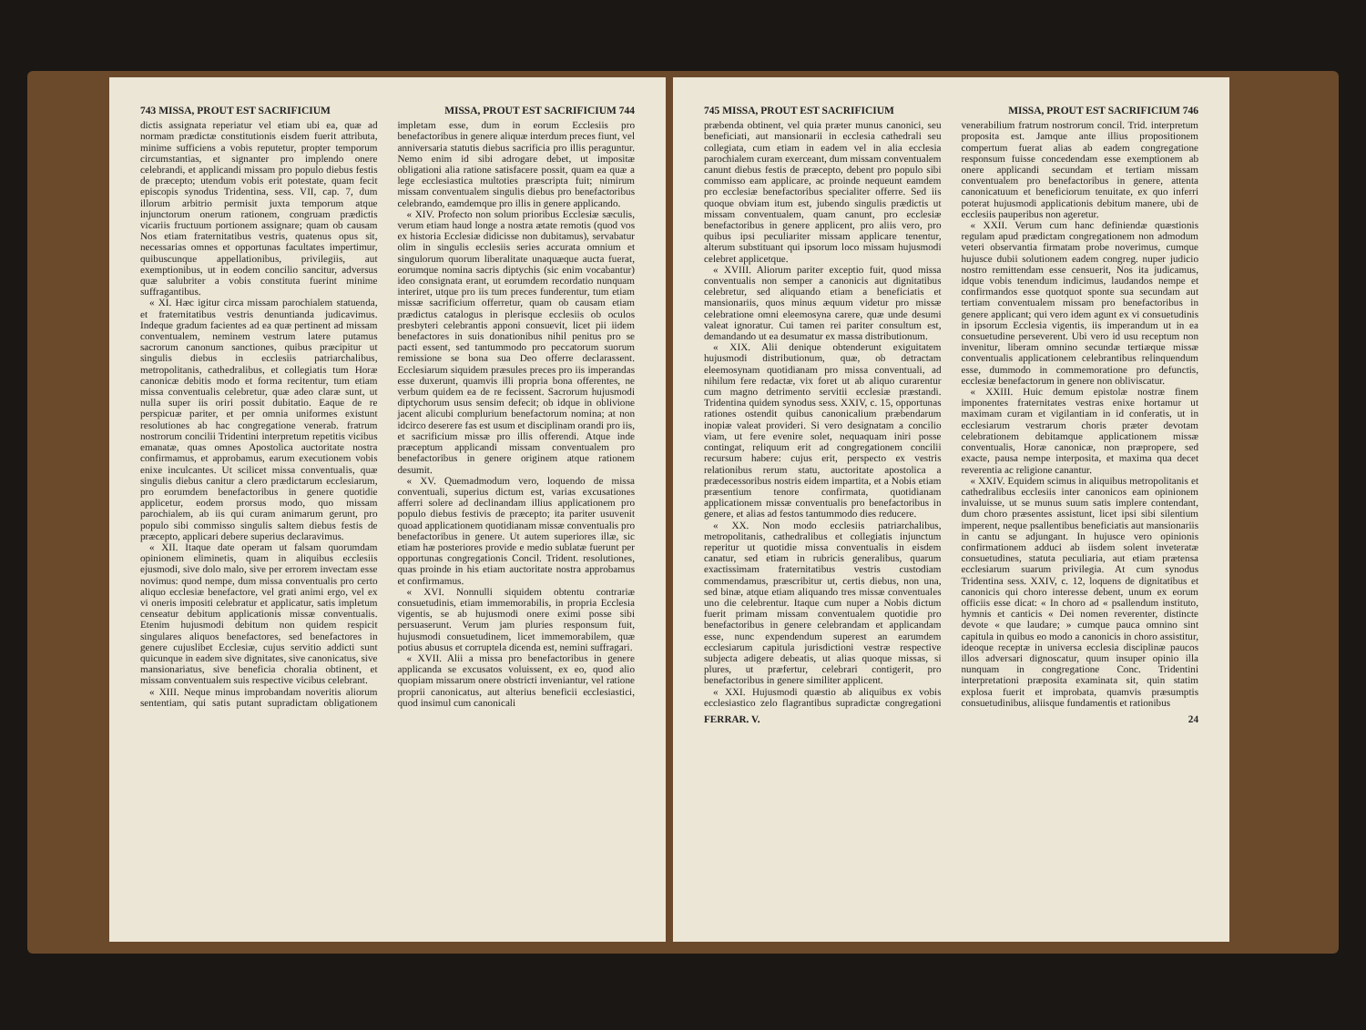743 MISSA, PROUT EST SACRIFICIUM MISSA, PROUT EST SACRIFICIUM 744
dictis assignata reperiatur vel etiam ubi ea, quæ ad normam prædictæ constitutionis eisdem fuerit attributa, minime sufficiens a vobis reputetur, propter temporum circumstantias, et signanter pro implendo onere celebrandi, et applicandi missam pro populo diebus festis de præcepto; utendum vobis erit potestate, quam fecit episcopis synodus Tridentina, sess. VII, cap. 7, dum illorum arbitrio permisit juxta temporum atque injunctorum onerum rationem, congruam prædictis vicariis fructuum portionem assignare; quam ob causam Nos etiam fraternitatibus vestris, quatenus opus sit, necessarias omnes et opportunas facultates impertimur, quibuscunque appellationibus, privilegiis, aut exemptionibus, ut in eodem concilio sancitur, adversus quæ salubriter a vobis constituta fuerint minime suffragantibus.
« XI. Hæc igitur circa missam parochialem statuenda, et fraternitatibus vestris denuntianda judicavimus. Indeque gradum facientes ad ea quæ pertinent ad missam conventualem, neminem vestrum latere putamus sacrorum canonum sanctiones, quibus præcipitur ut singulis diebus in ecclesiis patriarchalibus, metropolitanis, cathedralibus, et collegiatis tum Horæ canonicæ debitis modo et forma recitentur, tum etiam missa conventualis celebretur, quæ adeo claræ sunt, ut nulla super iis oriri possit dubitatio. Eaque de re perspicuæ pariter, et per omnia uniformes existunt resolutiones ab hac congregatione venerab. fratrum nostrorum concilii Tridentini interpretum repetitis vicibus emanatæ, quas omnes Apostolica auctoritate nostra confirmamus, et approbamus, earum executionem vobis enixe inculcantes. Ut scilicet missa conventualis, quæ singulis diebus canitur a clero prædictarum ecclesiarum, pro eorumdem benefactoribus in genere quotidie applicetur, eodem prorsus modo, quo missam parochialem, ab iis qui curam animarum gerunt, pro populo sibi commisso singulis saltem diebus festis de præcepto, applicari debere superius declaravimus.
« XII. Itaque date operam ut falsam quorumdam opinionem eliminetis, quam in aliquibus ecclesiis ejusmodi, sive dolo malo, sive per errorem invectam esse novimus: quod nempe, dum missa conventualis pro certo aliquo ecclesiæ benefactore, vel grati animi ergo, vel ex vi oneris impositi celebratur et applicatur, satis impletum censeatur debitum applicationis missæ conventualis. Etenim hujusmodi debitum non quidem respicit singulares aliquos benefactores, sed benefactores in genere cujuslibet Ecclesiæ, cujus servitio addicti sunt quicunque in eadem sive dignitates, sive canonicatus, sive mansionariatus, sive beneficia choralia obtinent, et missam conventualem suis respective vicibus celebrant.
« XIII. Neque minus improbandam noveritis aliorum sententiam, qui satis putant supradictam obligationem impletam esse, dum in eorum Ecclesiis pro benefactoribus in genere aliquæ interdum preces fiunt, vel anniversaria statutis diebus sacrificia pro illis peraguntur. Nemo enim id sibi adrogare debet, ut impositæ obligationi alia ratione satisfacere possit, quam ea quæ a lege ecclesiastica multoties præscripta fuit; nimirum missam conventualem singulis diebus pro benefactoribus celebrando, eamdemque pro illis in genere applicando.
« XIV. Profecto non solum prioribus Ecclesiæ sæculis, verum etiam haud longe a nostra ætate remotis (quod vos ex historia Ecclesiæ didicisse non dubitamus), servabatur olim in singulis ecclesiis series accurata omnium et singulorum quorum liberalitate unaquæque aucta fuerat, eorumque nomina sacris diptychis (sic enim vocabantur) ideo consignata erant, ut eorumdem recordatio nunquam interiret, utque pro iis tum preces funderentur, tum etiam missæ sacrificium offerretur, quam ob causam etiam prædictus catalogus in plerisque ecclesiis ob oculos presbyteri celebrantis apponi consuevit, licet pii iidem benefactores in suis donationibus nihil penitus pro se pacti essent, sed tantummodo pro peccatorum suorum remissione se bona sua Deo offerre declarassent. Ecclesiarum siquidem præsules preces pro iis imperandas esse duxerunt, quamvis illi propria bona offerentes, ne verbum quidem ea de re fecissent. Sacrorum hujusmodi diptychorum usus sensim defecit; ob idque in oblivione jacent alicubi complurium benefactorum nomina; at non idcirco deserere fas est usum et disciplinam orandi pro iis, et sacrificium missæ pro illis offerendi. Atque inde præceptum applicandi missam conventualem pro benefactoribus in genere originem atque rationem desumit.
« XV. Quemadmodum vero, loquendo de missa conventuali, superius dictum est, varias excusationes afferri solere ad declinandam illius applicationem pro populo diebus festivis de præcepto; ita pariter usuvenit quoad applicationem quotidianam missæ conventualis pro benefactoribus in genere. Ut autem superiores illæ, sic etiam hæ posteriores provide e medio sublatæ fuerunt per opportunas congregationis Concil. Trident. resolutiones, quas proinde in his etiam auctoritate nostra approbamus et confirmamus.
« XVI. Nonnulli siquidem obtentu contrariæ consuetudinis, etiam immemorabilis, in propria Ecclesia vigentis, se ab hujusmodi onere eximi posse sibi persuaserunt. Verum jam pluries responsum fuit, hujusmodi consuetudinem, licet immemorabilem, quæ potius abusus et corruptela dicenda est, nemini suffragari.
« XVII. Alii a missa pro benefactoribus in genere applicanda se excusatos voluissent, ex eo, quod alio quopiam missarum onere obstricti inveniantur, vel ratione proprii canonicatus, aut alterius beneficii ecclesiastici, quod insimul cum canonicali
745 MISSA, PROUT EST SACRIFICIUM MISSA, PROUT EST SACRIFICIUM 746
præbenda obtinent, vel quia præter munus canonici, seu beneficiati, aut mansionarii in ecclesia cathedrali seu collegiata, cum etiam in eadem vel in alia ecclesia parochialem curam exerceant, dum missam conventualem canunt diebus festis de præcepto, debent pro populo sibi commisso eam applicare, ac proinde nequeunt eamdem pro ecclesiæ benefactoribus specialiter offerre. Sed iis quoque obviam itum est, jubendo singulis prædictis ut missam conventualem, quam canunt, pro ecclesiæ benefactoribus in genere applicent, pro aliis vero, pro quibus ipsi peculiariter missam applicare tenentur, alterum substituant qui ipsorum loco missam hujusmodi celebret applicetque.
« XVIII. Aliorum pariter exceptio fuit, quod missa conventualis non semper a canonicis aut dignitatibus celebretur, sed aliquando etiam a beneficiatis et mansionariis, quos minus æquum videtur pro missæ celebratione omni eleemosyna carere, quæ unde desumi valeat ignoratur. Cui tamen rei pariter consultum est, demandando ut ea desumatur ex massa distributionum.
« XIX. Alii denique obtenderunt exiguitatem hujusmodi distributionum, quæ, ob detractam eleemosynam quotidianam pro missa conventuali, ad nihilum fere redactæ, vix foret ut ab aliquo curarentur cum magno detrimento servitii ecclesiæ præstandi. Tridentina quidem synodus sess. XXIV, c. 15, opportunas rationes ostendit quibus canonicalium præbendarum inopiæ valeat provideri. Si vero designatam a concilio viam, ut fere evenire solet, nequaquam iniri posse contingat, reliquum erit ad congregationem concilii recursum habere: cujus erit, perspecto ex vestris relationibus rerum statu, auctoritate apostolica a prædecessoribus nostris eidem impartita, et a Nobis etiam præsentium tenore confirmata, quotidianam applicationem missæ conventualis pro benefactoribus in genere, et alias ad festos tantummodo dies reducere.
« XX. Non modo ecclesiis patriarchalibus, metropolitanis, cathedralibus et collegiatis injunctum reperitur ut quotidie missa conventualis in eisdem canatur, sed etiam in rubricis generalibus, quarum exactissimam fraternitatibus vestris custodiam commendamus, præscribitur ut, certis diebus, non una, sed binæ, atque etiam aliquando tres missæ conventuales uno die celebrentur. Itaque cum nuper a Nobis dictum fuerit primam missam conventualem quotidie pro benefactoribus in genere celebrandam et applicandam esse, nunc expendendum superest an earumdem ecclesiarum capitula jurisdictioni vestræ respective subjecta adigere debeatis, ut alias quoque missas, si plures, ut præfertur, celebrari contigerit, pro benefactoribus in genere similiter applicent.
« XXI. Hujusmodi quæstio ab aliquibus ex vobis ecclesiastico zelo flagrantibus supradictæ congregationi venerabilium fratrum nostrorum concil. Trid. interpretum proposita est. Jamque ante illius propositionem compertum fuerat alias ab eadem congregatione responsum fuisse concedendam esse exemptionem ab onere applicandi secundam et tertiam missam conventualem pro benefactoribus in genere, attenta canonicatuum et beneficiorum tenuitate, ex quo inferri poterat hujusmodi applicationis debitum manere, ubi de ecclesiis pauperibus non ageretur.
« XXII. Verum cum hanc definiendæ quæstionis regulam apud prædictam congregationem non admodum veteri observantia firmatam probe noverimus, cumque hujusce dubii solutionem eadem congreg. nuper judicio nostro remittendam esse censuerit, Nos ita judicamus, idque vobis tenendum indicimus, laudandos nempe et confirmandos esse quotquot sponte sua secundam aut tertiam conventualem missam pro benefactoribus in genere applicant; qui vero idem agunt ex vi consuetudinis in ipsorum Ecclesia vigentis, iis imperandum ut in ea consuetudine perseverent. Ubi vero id usu receptum non invenitur, liberam omnino secundæ tertiæque missæ conventualis applicationem celebrantibus relinquendum esse, dummodo in commemoratione pro defunctis, ecclesiæ benefactorum in genere non obliviscatur.
« XXIII. Huic demum epistolæ nostræ finem imponentes fraternitates vestras enixe hortamur ut maximam curam et vigilantiam in id conferatis, ut in ecclesiarum vestrarum choris præter devotam celebrationem debitamque applicationem missæ conventualis, Horæ canonicæ, non præpropere, sed exacte, pausa nempe interposita, et maxima qua decet reverentia ac religione canantur.
« XXIV. Equidem scimus in aliquibus metropolitanis et cathedralibus ecclesiis inter canonicos eam opinionem invaluisse, ut se munus suum satis implere contendant, dum choro præsentes assistunt, licet ipsi sibi silentium imperent, neque psallentibus beneficiatis aut mansionariis in cantu se adjungant. In hujusce vero opinionis confirmationem adduci ab iisdem solent inveteratæ consuetudines, statuta peculiaria, aut etiam prætensa ecclesiarum suarum privilegia. At cum synodus Tridentina sess. XXIV, c. 12, loquens de dignitatibus et canonicis qui choro interesse debent, unum ex eorum officiis esse dicat: « In choro ad « psallendum instituto, hymnis et canticis « Dei nomen reverenter, distincte devote « que laudare; » cumque pauca omnino sint capitula in quibus eo modo a canonicis in choro assistitur, ideoque receptæ in universa ecclesia disciplinæ paucos illos adversari dignoscatur, quum insuper opinio illa nunquam in congregatione Conc. Tridentini interpretationi præposita examinata sit, quin statim explosa fuerit et improbata, quamvis præsumptis consuetudinibus, aliisque fundamentis et rationibus
FERRAR. V. 24